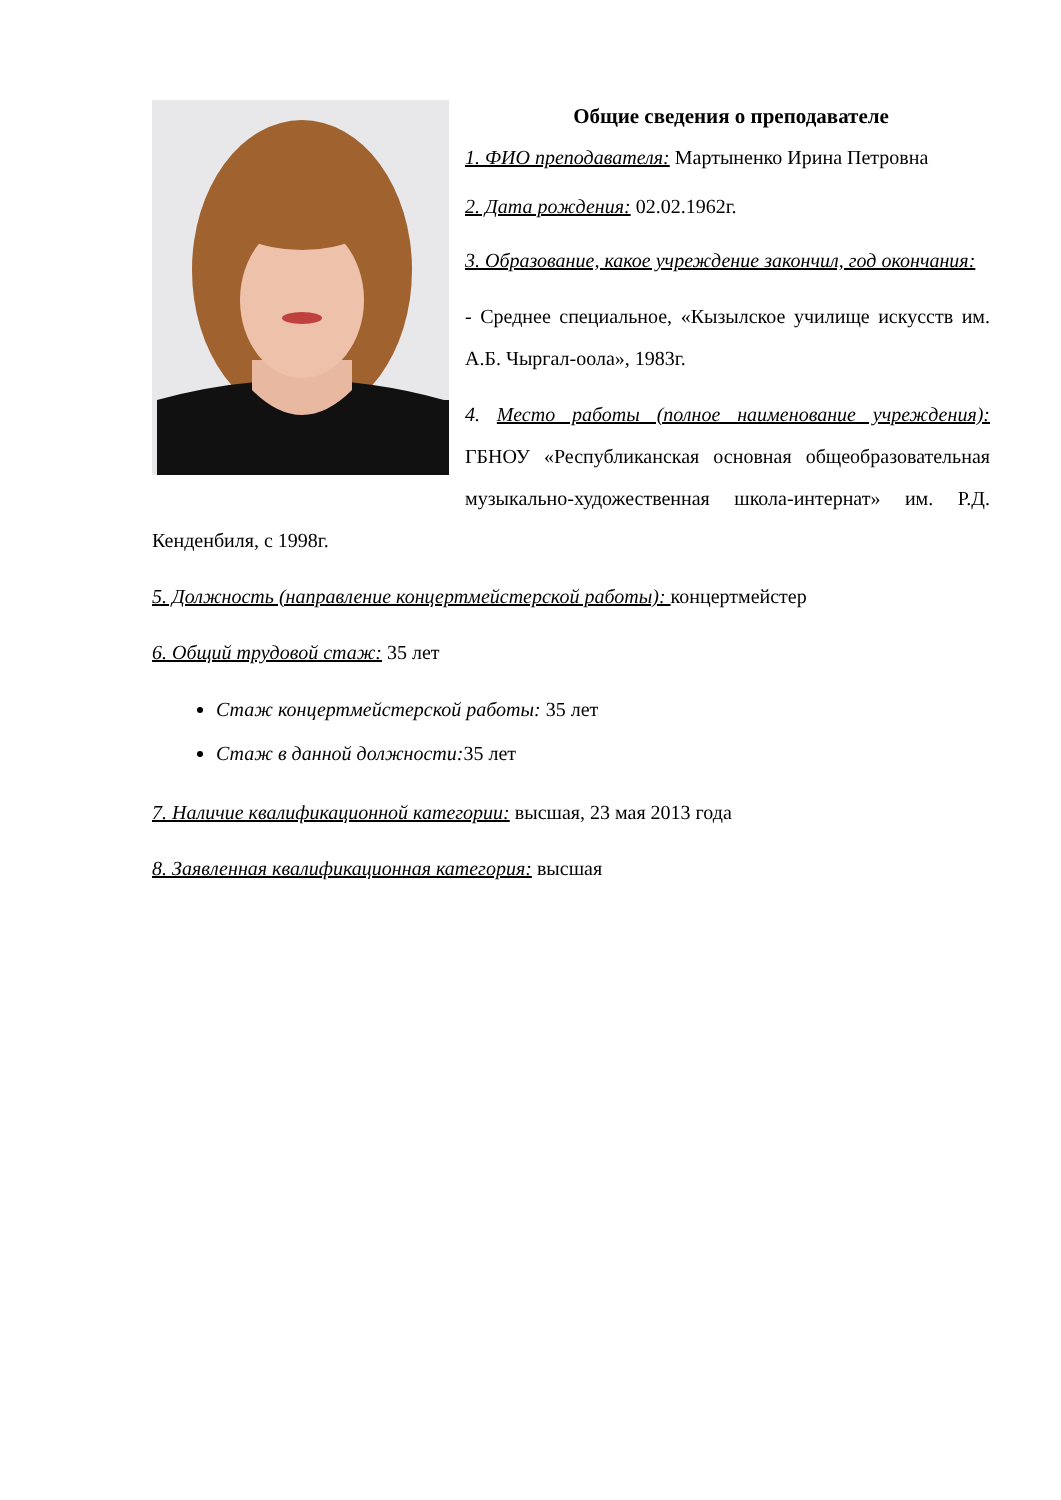Общие сведения о преподавателе
1. ФИО преподавателя: Мартыненко Ирина Петровна
2. Дата рождения: 02.02.1962г.
3. Образование, какое учреждение закончил, год окончания:
- Среднее специальное, «Кызылское училище искусств им. А.Б. Чыргал-оола», 1983г.
4. Место работы (полное наименование учреждения): ГБНОУ «Республиканская основная общеобразовательная музыкально-художественная школа-интернат» им. Р.Д. Кенденбиля, с 1998г.
5. Должность (направление концертмейстерской работы): концертмейстер
6. Общий трудовой стаж: 35 лет
Стаж концертмейстерской работы: 35 лет
Стаж в данной должности: 35 лет
7. Наличие квалификационной категории: высшая, 23 мая 2013 года
8. Заявленная квалификационная категория: высшая